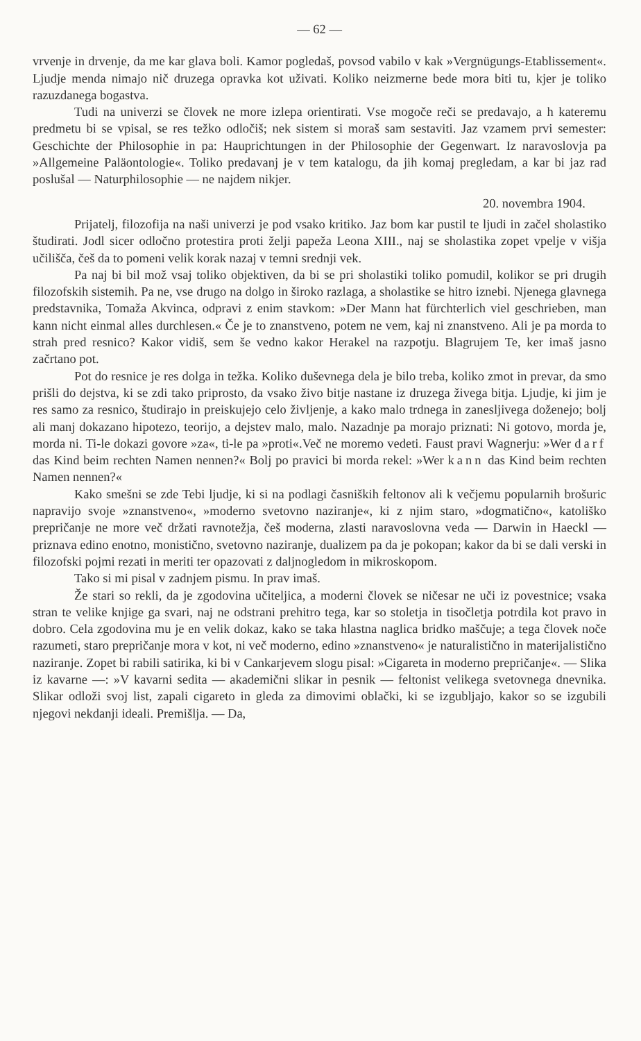— 62 —
vrvenje in drvenje, da me kar glava boli. Kamor pogledaš, povsod vabilo v kak »Vergnügungs-Etablissement«. Ljudje menda nimajo nič druzega opravka kot uživati. Koliko neizmerne bede mora biti tu, kjer je toliko razuzdanega bogastva.
Tudi na univerzi se človek ne more izlepa orientirati. Vse mogoče reči se predavajo, a h kateremu predmetu bi se vpisal, se res težko odločiš; nek sistem si moraš sam sestaviti. Jaz vzamem prvi semester: Geschichte der Philosophie in pa: Hauprichtungen in der Philosophie der Gegenwart. Iz naravoslovja pa »Allgemeine Paläontologie«. Toliko predavanj je v tem katalogu, da jih komaj pregledam, a kar bi jaz rad poslušal — Naturphilosophie — ne najdem nikjer.
20. novembra 1904.
Prijatelj, filozofija na naši univerzi je pod vsako kritiko. Jaz bom kar pustil te ljudi in začel sholastiko študirati. Jodl sicer odločno protestira proti želji papeža Leona XIII., naj se sholastika zopet vpelje v višja učilišča, češ da to pomeni velik korak nazaj v temni srednji vek.
Pa naj bi bil mož vsaj toliko objektiven, da bi se pri sholastiki toliko pomudil, kolikor se pri drugih filozofskih sistemih. Pa ne, vse drugo na dolgo in široko razlaga, a sholastike se hitro iznebi. Njenega glavnega predstavnika, Tomaža Akvinca, odpravi z enim stavkom: »Der Mann hat fürchterlich viel geschrieben, man kann nicht einmal alles durchlesen.« Če je to znanstveno, potem ne vem, kaj ni znanstveno. Ali je pa morda to strah pred resnico? Kakor vidiš, sem še vedno kakor Herakel na razpotju. Blagrujem Te, ker imaš jasno začrtano pot.
Pot do resnice je res dolga in težka. Koliko duševnega dela je bilo treba, koliko zmot in prevar, da smo prišli do dejstva, ki se zdi tako priprosto, da vsako živo bitje nastane iz druzega živega bitja. Ljudje, ki jim je res samo za resnico, študirajo in preiskujejo celo življenje, a kako malo trdnega in zanesljivega doženejo; bolj ali manj dokazano hipotezo, teorijo, a dejstev malo, malo. Nazadnje pa morajo priznati: Ni gotovo, morda je, morda ni. Ti-le dokazi govore »za«, ti-le pa »proti«.Več ne moremo vedeti. Faust pravi Wagnerju: »Wer darf das Kind beim rechten Namen nennen?« Bolj po pravici bi morda rekel: »Wer kann das Kind beim rechten Namen nennen?«
Kako smešni se zde Tebi ljudje, ki si na podlagi časniških feltonov ali k večjemu popularnih brošuric napravijo svoje »znanstveno«, »moderno svetovno naziranje«, ki z njim staro, »dogmatično«, katoliško prepričanje ne more več držati ravnotežja, češ moderna, zlasti naravoslovna veda — Darwin in Haeckl — priznava edino enotno, monistično, svetovno naziranje, dualizem pa da je pokopan; kakor da bi se dali verski in filozofski pojmi rezati in meriti ter opazovati z daljnogledom in mikroskopom.
Tako si mi pisal v zadnjem pismu. In prav imaš.
Že stari so rekli, da je zgodovina učiteljica, a moderni človek se ničesar ne uči iz povestnice; vsaka stran te velike knjige ga svari, naj ne odstrani prehitro tega, kar so stoletja in tisočletja potrdila kot pravo in dobro. Cela zgodovina mu je en velik dokaz, kako se taka hlastna naglica bridko maščuje; a tega človek noče razumeti, staro prepričanje mora v kot, ni več moderno, edino »znanstveno« je naturalistično in materijalistično naziranje. Zopet bi rabili satirika, ki bi v Cankarjevem slogu pisal: »Cigareta in moderno prepričanje«. — Slika iz kavarne —: »V kavarni sedita — akademični slikar in pesnik — feltonist velikega svetovnega dnevnika. Slikar odloži svoj list, zapali cigareto in gleda za dimovimi oblački, ki se izgubljajo, kakor so se izgubili njegovi nekdanji ideali. Premišlja. — Da,